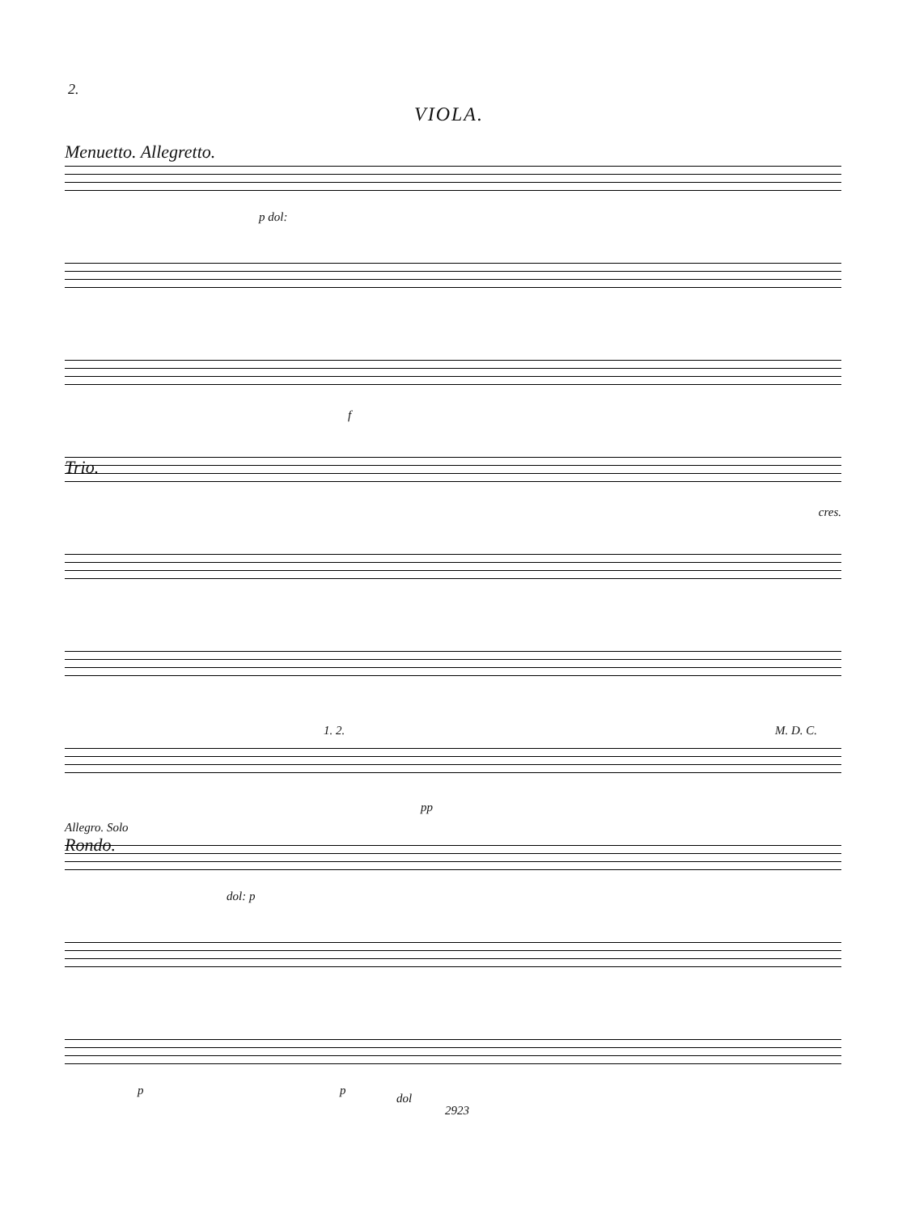2.
VIOLA.
Menuetto. Allegretto.
p dol:
f
Trio.
cres.
1. 2. M. D. C.
pp
Allegro. Solo
Rondo.
dol: p
p p
dol
2923